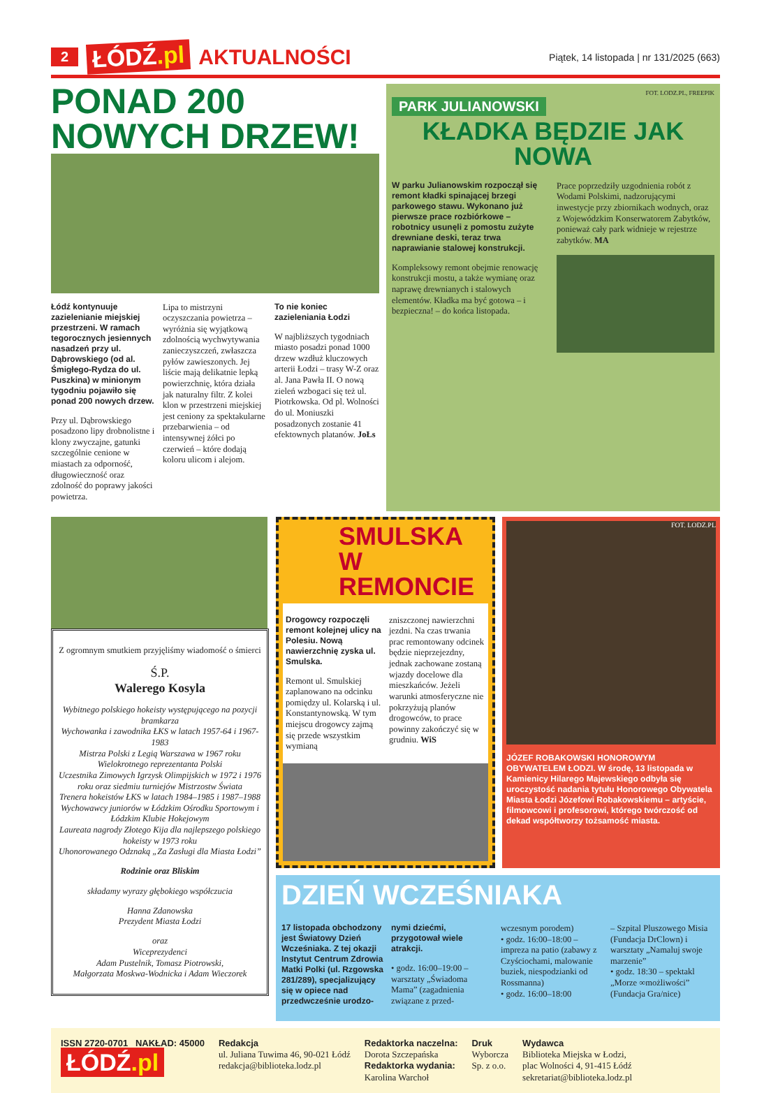2 ŁÓDŹ.pl AKTUALNOŚCI Piątek, 14 listopada | nr 131/2025 (663)
PONAD 200 NOWYCH DRZEW!
Łódź kontynuuje zazielenianie miejskiej przestrzeni. W ramach tegorocznych jesiennych nasadzeń przy ul. Dąbrowskiego (od al. Śmigłego-Rydza do ul. Puszkina) w minionym tygodniu pojawiło się ponad 200 nowych drzew.
Przy ul. Dąbrowskiego posadzono lipy drobnolistne i klony zwyczajne, gatunki szczególnie cenione w miastach za odporność, długowieczność oraz zdolność do poprawy jakości powietrza.
Lipa to mistrzyni oczyszczania powietrza – wyróżnia się wyjątkową zdolnością wychwytywania zanieczyszczeń, zwłaszcza pyłów zawieszonych. Jej liście mają delikatnie lepką powierzchnię, która działa jak naturalny filtr. Z kolei klon w przestrzeni miejskiej jest ceniony za spektakularne przebarwienia – od intensywnej żółci po czerwień – które dodają koloru ulicom i alejom.
To nie koniec zazieleniania Łodzi
W najbliższych tygodniach miasto posadzi ponad 1000 drzew wzdłuż kluczowych arterii Łodzi – trasy W-Z oraz al. Jana Pawła II. O nową zieleń wzbogaci się też ul. Piotrkowska. Od pl. Wolności do ul. Moniuszki posadzonych zostanie 41 efektownych platanów. JoŁs
FOT. LODZ.PL, FREEPIK
PARK JULIANOWSKI
KŁADKA BĘDZIE JAK NOWA
W parku Julianowskim rozpoczął się remont kładki spinającej brzegi parkowego stawu. Wykonano już pierwsze prace rozbiórkowe – robotnicy usunęli z pomostu zużyte drewniane deski, teraz trwa naprawianie stalowej konstrukcji.
Kompleksowy remont obejmie renowację konstrukcji mostu, a także wymianę oraz naprawę drewnianych i stalowych elementów. Kładka ma być gotowa – i bezpieczna! – do końca listopada.
Prace poprzedziły uzgodnienia robót z Wodami Polskimi, nadzorującymi inwestycje przy zbiornikach wodnych, oraz z Wojewódzkim Konserwatorem Zabytków, ponieważ cały park widnieje w rejestrze zabytków. MA
Z ogromnym smutkiem przyjęliśmy wiadomość o śmierci
Ś.P.
Walerego Kosyla
Wybitnego polskiego hokeisty występującego na pozycji bramkarza
Wychowanka i zawodnika ŁKS w latach 1957-64 i 1967-1983
Mistrza Polski z Legią Warszawa w 1967 roku
Wielokrotnego reprezentanta Polski
Uczestnika Zimowych Igrzysk Olimpijskich w 1972 i 1976 roku oraz siedmiu turniejów Mistrzostw Świata
Trenera hokeistów ŁKS w latach 1984–1985 i 1987–1988
Wychowawcy juniorów w Łódzkim Ośrodku Sportowym i Łódzkim Klubie Hokejowym
Laureata nagrody Złotego Kija dla najlepszego polskiego hokeisty w 1973 roku
Uhonorowanego Odznaką „Za Zasługi dla Miasta Łodzi”
Rodzinie oraz Bliskim
składamy wyrazy głębokiego współczucia
Hanna Zdanowska
Prezydent Miasta Łodzi
oraz
Wiceprezydenci
Adam Pustelnik, Tomasz Piotrowski,
Małgorzata Moskwa-Wodnicka i Adam Wieczorek
SMULSKA W REMONCIE
Drogowcy rozpoczęli remont kolejnej ulicy na Polesiu. Nową nawierzchnię zyska ul. Smulska.
Remont ul. Smulskiej zaplanowano na odcinku pomiędzy ul. Kolarską i ul. Konstantynowską. W tym miejscu drogowcy zajmą się przede wszystkim wymianą
zniszczonej nawierzchni jezdni. Na czas trwania prac remontowany odcinek będzie nieprzejezdny, jednak zachowane zostaną wjazdy docelowe dla mieszkańców. Jeżeli warunki atmosferyczne nie pokrzyżują planów drogowców, to prace powinny zakończyć się w grudniu. WiS
FOT. LODZ.PL
JÓZEF ROBAKOWSKI HONOROWYM OBYWATELEM ŁODZI. W środę, 13 listopada w Kamienicy Hilarego Majewskiego odbyła się uroczystość nadania tytułu Honorowego Obywatela Miasta Łodzi Józefowi Robakowskiemu – artyście, filmowcowi i profesorowi, którego twórczość od dekad współtworzy tożsamość miasta.
DZIEŃ WCZEŚNIAKA
17 listopada obchodzony jest Światowy Dzień Wcześniaka. Z tej okazji Instytut Centrum Zdrowia Matki Polki (ul. Rzgowska 281/289), specjalizujący się w opiece nad przedwcześnie urodzo-
nymi dziećmi, przygotował wiele atrakcji.
• godz. 16:00–19:00 – warsztaty „Świadoma Mama” (zagadnienia związane z przed-
wczesnym porodem)
• godz. 16:00–18:00 – impreza na patio (zabawy z Czyściochami, malowanie buziek, niespodzianki od Rossmanna)
• godz. 16:00–18:00
– Szpital Pluszowego Misia (Fundacja DrClown) i warsztaty „Namaluj swoje marzenie”
• godz. 18:30 – spektakl „Morze ∞możliwości” (Fundacja Gra/nice)
ISSN 2720-0701 NAKŁAD: 45000
ŁÓDŹ.pl
Redakcja
ul. Juliana Tuwima 46, 90-021 Łódź
redakcja@biblioteka.lodz.pl
Redaktorka naczelna:
Dorota Szczepańska
Redaktorka wydania:
Karolina Warchoł
Druk
Wyborcza
Sp. z o.o.
Wydawca
Biblioteka Miejska w Łodzi,
plac Wolności 4, 91-415 Łódź
sekretariat@biblioteka.lodz.pl